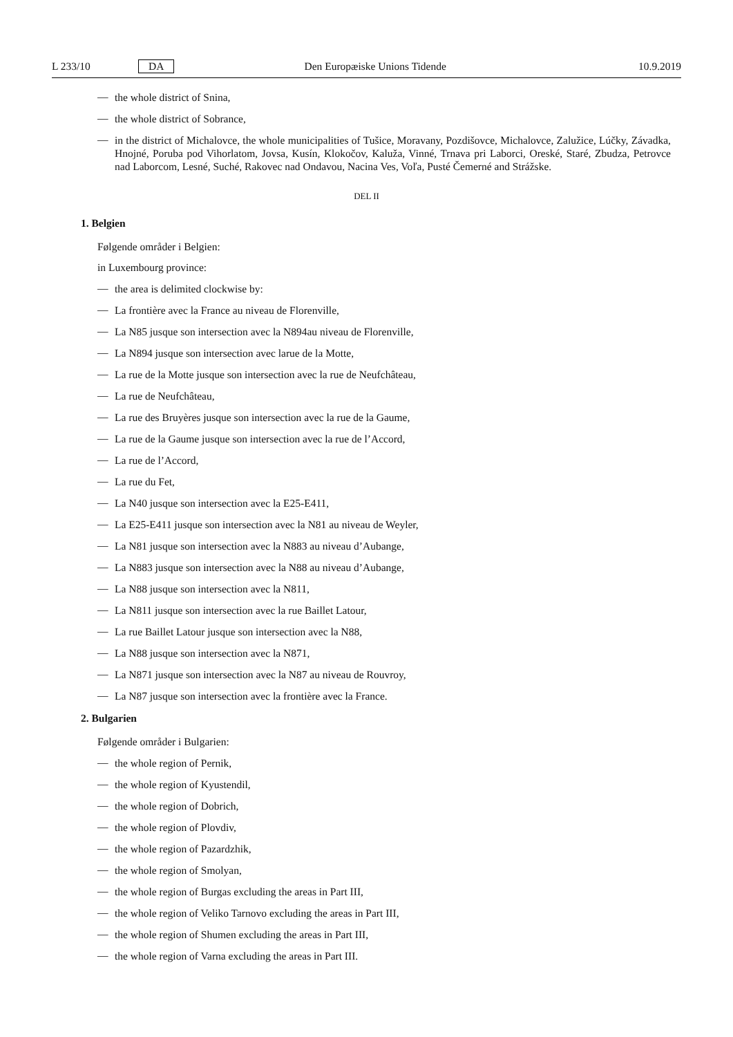L 233/10 DA Den Europæiske Unions Tidende 10.9.2019
— the whole district of Snina,
— the whole district of Sobrance,
— in the district of Michalovce, the whole municipalities of Tušice, Moravany, Pozdišovce, Michalovce, Zalužice, Lúčky, Závadka, Hnojné, Poruba pod Vihorlatom, Jovsa, Kusín, Klokočov, Kaluža, Vinné, Trnava pri Laborci, Oreské, Staré, Zbudza, Petrovce nad Laborcom, Lesné, Suché, Rakovec nad Ondavou, Nacina Ves, Voľa, Pusté Čemerné and Strážske.
DEL II
1. Belgien
Følgende områder i Belgien:
in Luxembourg province:
— the area is delimited clockwise by:
— La frontière avec la France au niveau de Florenville,
— La N85 jusque son intersection avec la N894au niveau de Florenville,
— La N894 jusque son intersection avec larue de la Motte,
— La rue de la Motte jusque son intersection avec la rue de Neufchâteau,
— La rue de Neufchâteau,
— La rue des Bruyères jusque son intersection avec la rue de la Gaume,
— La rue de la Gaume jusque son intersection avec la rue de l’Accord,
— La rue de l’Accord,
— La rue du Fet,
— La N40 jusque son intersection avec la E25-E411,
— La E25-E411 jusque son intersection avec la N81 au niveau de Weyler,
— La N81 jusque son intersection avec la N883 au niveau d’Aubange,
— La N883 jusque son intersection avec la N88 au niveau d’Aubange,
— La N88 jusque son intersection avec la N811,
— La N811 jusque son intersection avec la rue Baillet Latour,
— La rue Baillet Latour jusque son intersection avec la N88,
— La N88 jusque son intersection avec la N871,
— La N871 jusque son intersection avec la N87 au niveau de Rouvroy,
— La N87 jusque son intersection avec la frontière avec la France.
2. Bulgarien
Følgende områder i Bulgarien:
— the whole region of Pernik,
— the whole region of Kyustendil,
— the whole region of Dobrich,
— the whole region of Plovdiv,
— the whole region of Pazardzhik,
— the whole region of Smolyan,
— the whole region of Burgas excluding the areas in Part III,
— the whole region of Veliko Tarnovo excluding the areas in Part III,
— the whole region of Shumen excluding the areas in Part III,
— the whole region of Varna excluding the areas in Part III.